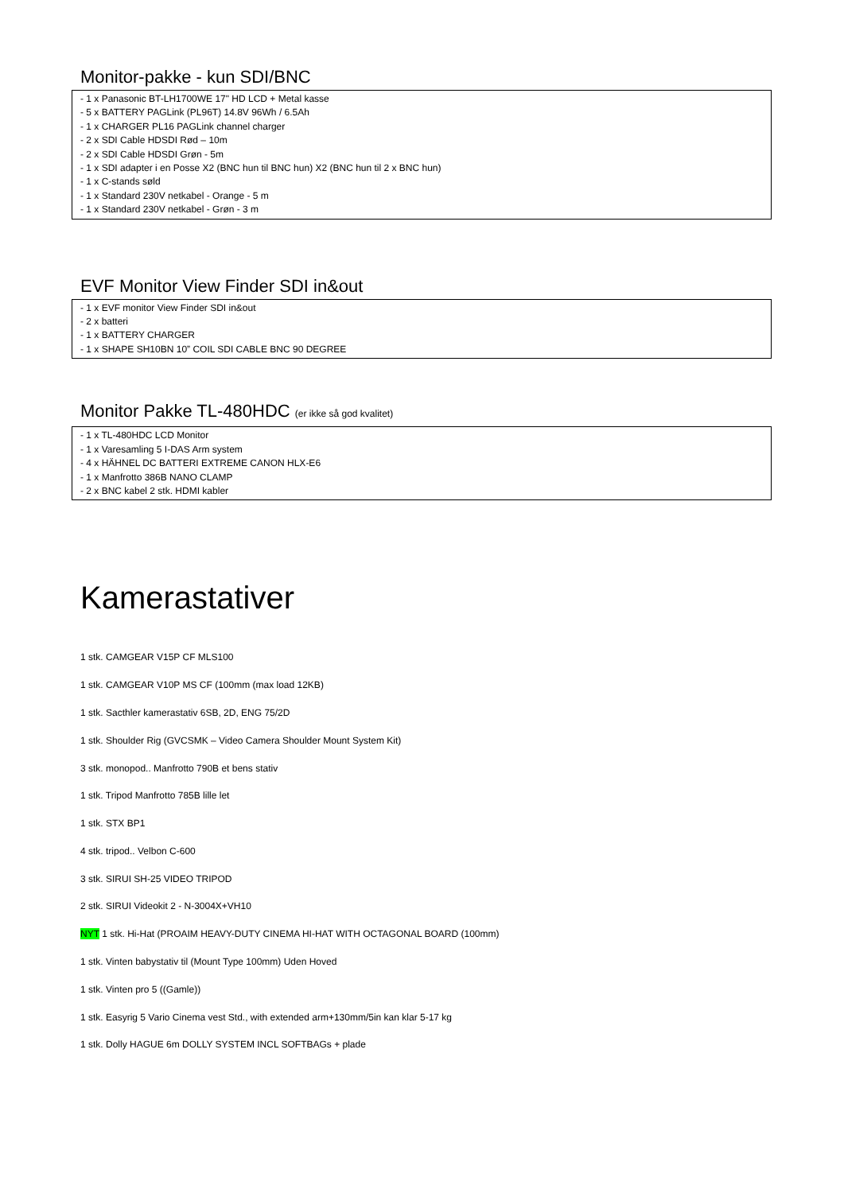Monitor-pakke - kun SDI/BNC
- 1 x Panasonic BT-LH1700WE 17" HD LCD + Metal kasse
- 5 x BATTERY PAGLink (PL96T) 14.8V 96Wh / 6.5Ah
- 1 x CHARGER PL16 PAGLink channel charger
- 2 x SDI Cable HDSDI Rød – 10m
- 2 x SDI Cable HDSDI Grøn - 5m
- 1 x SDI adapter i en Posse X2 (BNC hun til BNC hun) X2 (BNC hun til 2 x BNC hun)
- 1 x C-stands søld
- 1 x Standard 230V netkabel - Orange - 5 m
- 1 x Standard 230V netkabel - Grøn - 3 m
EVF Monitor View Finder SDI in&out
- 1 x EVF monitor View Finder SDI in&out
- 2 x batteri
- 1 x BATTERY CHARGER
- 1 x SHAPE SH10BN 10” COIL SDI CABLE BNC 90 DEGREE
Monitor Pakke TL-480HDC (er ikke så god kvalitet)
- 1 x TL-480HDC LCD Monitor
- 1 x Varesamling 5 I-DAS Arm system
- 4 x HÄHNEL DC BATTERI EXTREME CANON HLX-E6
- 1 x Manfrotto 386B NANO CLAMP
- 2 x BNC kabel 2 stk. HDMI kabler
Kamerastativer
1 stk. CAMGEAR V15P CF MLS100
1 stk. CAMGEAR V10P MS CF (100mm (max load 12KB)
1 stk. Sacthler kamerastativ 6SB, 2D, ENG 75/2D
1 stk. Shoulder Rig (GVCSMK – Video Camera Shoulder Mount System Kit)
3 stk. monopod.. Manfrotto 790B et bens stativ
1 stk. Tripod Manfrotto 785B lille let
1 stk. STX BP1
4 stk. tripod.. Velbon C-600
3 stk. SIRUI SH-25 VIDEO TRIPOD
2 stk. SIRUI Videokit 2 - N-3004X+VH10
NYT 1 stk. Hi-Hat (PROAIM HEAVY-DUTY CINEMA HI-HAT WITH OCTAGONAL BOARD (100mm)
1 stk. Vinten babystativ til (Mount Type 100mm) Uden Hoved
1 stk. Vinten pro 5 ((Gamle))
1 stk. Easyrig 5 Vario Cinema vest Std., with extended arm+130mm/5in kan klar 5-17 kg
1 stk. Dolly HAGUE 6m DOLLY SYSTEM INCL SOFTBAGs + plade